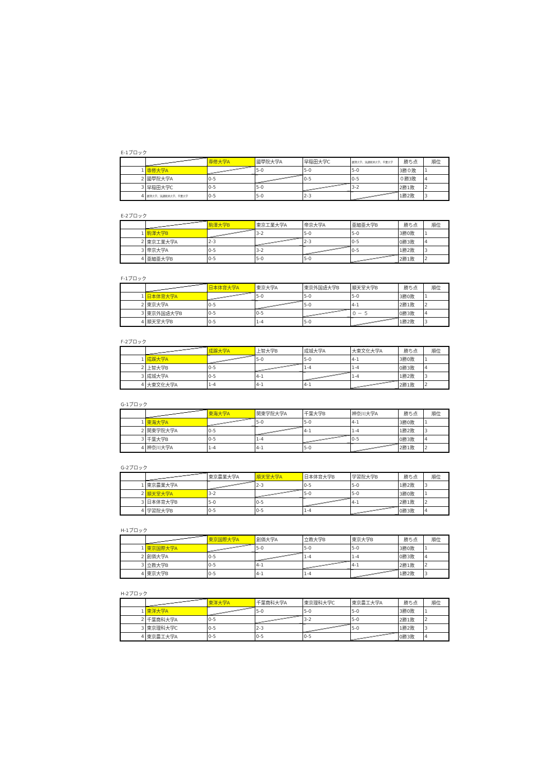E-1ブロック
| | | 専修大学A | 國學院大学A | 早稲田大学C | 麗澤大学、流通経済大学、千葉大学 | 勝ち点 | 順位 |
| --- | --- | --- | --- | --- | --- | --- | --- |
| 1 | 専修大学A | | 5-0 | 5-0 | 5-0 | 3勝０敗 | 1 |
| 2 | 國學院大学A | 0-5 | | 0-5 | 0-5 | ０勝3敗 | 4 |
| 3 | 早稲田大学C | 0-5 | 5-0 | | 3-2 | 2勝1敗 | 2 |
| 4 | 麗澤大学、流通経済大学、千葉大学 | 0-5 | 5-0 | 2-3 | | 1勝2敗 | 3 |
E-2ブロック
| | | 駒澤大学B | 東京工業大学A | 帝京大学A | 亜細亜大学B | 勝ち点 | 順位 |
| --- | --- | --- | --- | --- | --- | --- | --- |
| 1 | 駒澤大学B | | 3-2 | 5-0 | 5-0 | 3勝0敗 | 1 |
| 2 | 東京工業大学A | 2-3 | | 2-3 | 0-5 | 0勝3敗 | 4 |
| 3 | 帝京大学A | 0-5 | 3-2 | | 0-5 | 1勝2敗 | 3 |
| 4 | 亜細亜大学B | 0-5 | 5-0 | 5-0 | | 2勝1敗 | 2 |
F-1ブロック
| | | 日本体育大学A | 東京大学A | 東京外国語大学B | 順天堂大学B | 勝ち点 | 順位 |
| --- | --- | --- | --- | --- | --- | --- | --- |
| 1 | 日本体育大学A | | 5-0 | 5-0 | 5-0 | 3勝0敗 | 1 |
| 2 | 東京大学A | 0-5 | | 5-0 | 4-1 | 2勝1敗 | 2 |
| 3 | 東京外国語大学B | 0-5 | 0-5 | | ０ － ５ | 0勝3敗 | 4 |
| 4 | 順天堂大学B | 0-5 | 1-4 | 5-0 | | 1勝2敗 | 3 |
F-2ブロック
| | | 成蹊大学A | 上智大学B | 成城大学A | 大東文化大学A | 勝ち点 | 順位 |
| --- | --- | --- | --- | --- | --- | --- | --- |
| 1 | 成蹊大学A | | 5-0 | 5-0 | 4-1 | 3勝0敗 | 1 |
| 2 | 上智大学B | 0-5 | | 1-4 | 1-4 | 0勝3敗 | 4 |
| 3 | 成城大学A | 0-5 | 4-1 | | 1-4 | 1勝2敗 | 3 |
| 4 | 大東文化大学A | 1-4 | 4-1 | 4-1 | | 2勝1敗 | 2 |
G-1ブロック
| | | 東海大学A | 関東学院大学A | 千葉大学B | 神奈川大学A | 勝ち点 | 順位 |
| --- | --- | --- | --- | --- | --- | --- | --- |
| 1 | 東海大学A | | 5-0 | 5-0 | 4-1 | 3勝0敗 | 1 |
| 2 | 関東学院大学A | 0-5 | | 4-1 | 1-4 | 1勝2敗 | 3 |
| 3 | 千葉大学B | 0-5 | 1-4 | | 0-5 | 0勝3敗 | 4 |
| 4 | 神奈川大学A | 1-4 | 4-1 | 5-0 | | 2勝1敗 | 2 |
G-2ブロック
| | | 東京農業大学A | 順天堂大学A | 日本体育大学B | 学習院大学B | 勝ち点 | 順位 |
| --- | --- | --- | --- | --- | --- | --- | --- |
| 1 | 東京農業大学A | | 2-3 | 0-5 | 5-0 | 1勝2敗 | 3 |
| 2 | 順天堂大学A | 3-2 | | 5-0 | 5-0 | 3勝0敗 | 1 |
| 3 | 日本体育大学B | 5-0 | 0-5 | | 4-1 | 2勝1敗 | 2 |
| 4 | 学習院大学B | 0-5 | 0-5 | 1-4 | | 0勝3敗 | 4 |
H-1ブロック
| | | 東京国際大学A | 創価大学A | 立教大学B | 東京大学B | 勝ち点 | 順位 |
| --- | --- | --- | --- | --- | --- | --- | --- |
| 1 | 東京国際大学A | | 5-0 | 5-0 | 5-0 | 3勝0敗 | 1 |
| 2 | 創価大学A | 0-5 | | 1-4 | 1-4 | 0勝3敗 | 4 |
| 3 | 立教大学B | 0-5 | 4-1 | | 4-1 | 2勝1敗 | 2 |
| 4 | 東京大学B | 0-5 | 4-1 | 1-4 | | 1勝2敗 | 3 |
H-2ブロック
| | | 東洋大学A | 千葉商科大学A | 東京理科大学C | 東京農工大学A | 勝ち点 | 順位 |
| --- | --- | --- | --- | --- | --- | --- | --- |
| 1 | 東洋大学A | | 5-0 | 5-0 | 5-0 | 3勝0敗 | 1 |
| 2 | 千葉商科大学A | 0-5 | | 3-2 | 5-0 | 2勝1敗 | 2 |
| 3 | 東京理科大学C | 0-5 | 2-3 | | 5-0 | 1勝2敗 | 3 |
| 4 | 東京農工大学A | 0-5 | 0-5 | 0-5 | | 0勝3敗 | 4 |